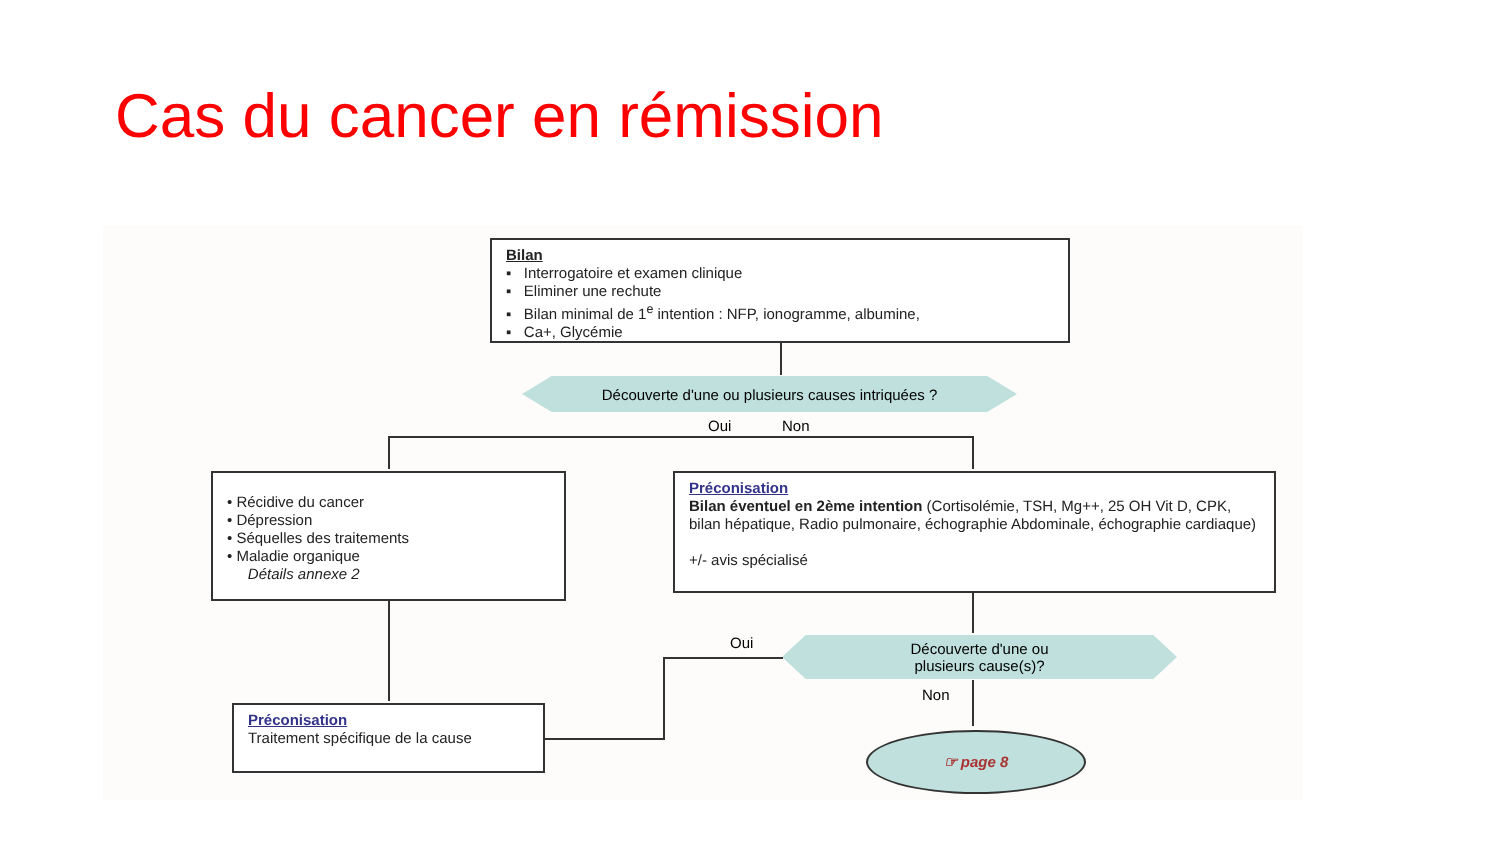Cas du cancer en rémission
Bilan
▪ Interrogatoire et examen clinique
▪ Eliminer une rechute
▪ Bilan minimal de 1<sup>e</sup> intention : NFP, ionogramme, albumine,
▪ Ca+, Glycémie
Découverte d'une ou plusieurs causes intriquées ?
Oui Non
• Récidive du cancer
• Dépression
• Séquelles des traitements
• Maladie organique
Détails annexe 2
Préconisation
Bilan éventuel en 2ème intention (Cortisolémie, TSH, Mg++, 25 OH Vit D, CPK, bilan hépatique, Radio pulmonaire, échographie Abdominale, échographie cardiaque)
+/- avis spécialisé
Découverte d'une ou
plusieurs cause(s)?
Oui
Non
Préconisation
Traitement spécifique de la cause
☞ page 8